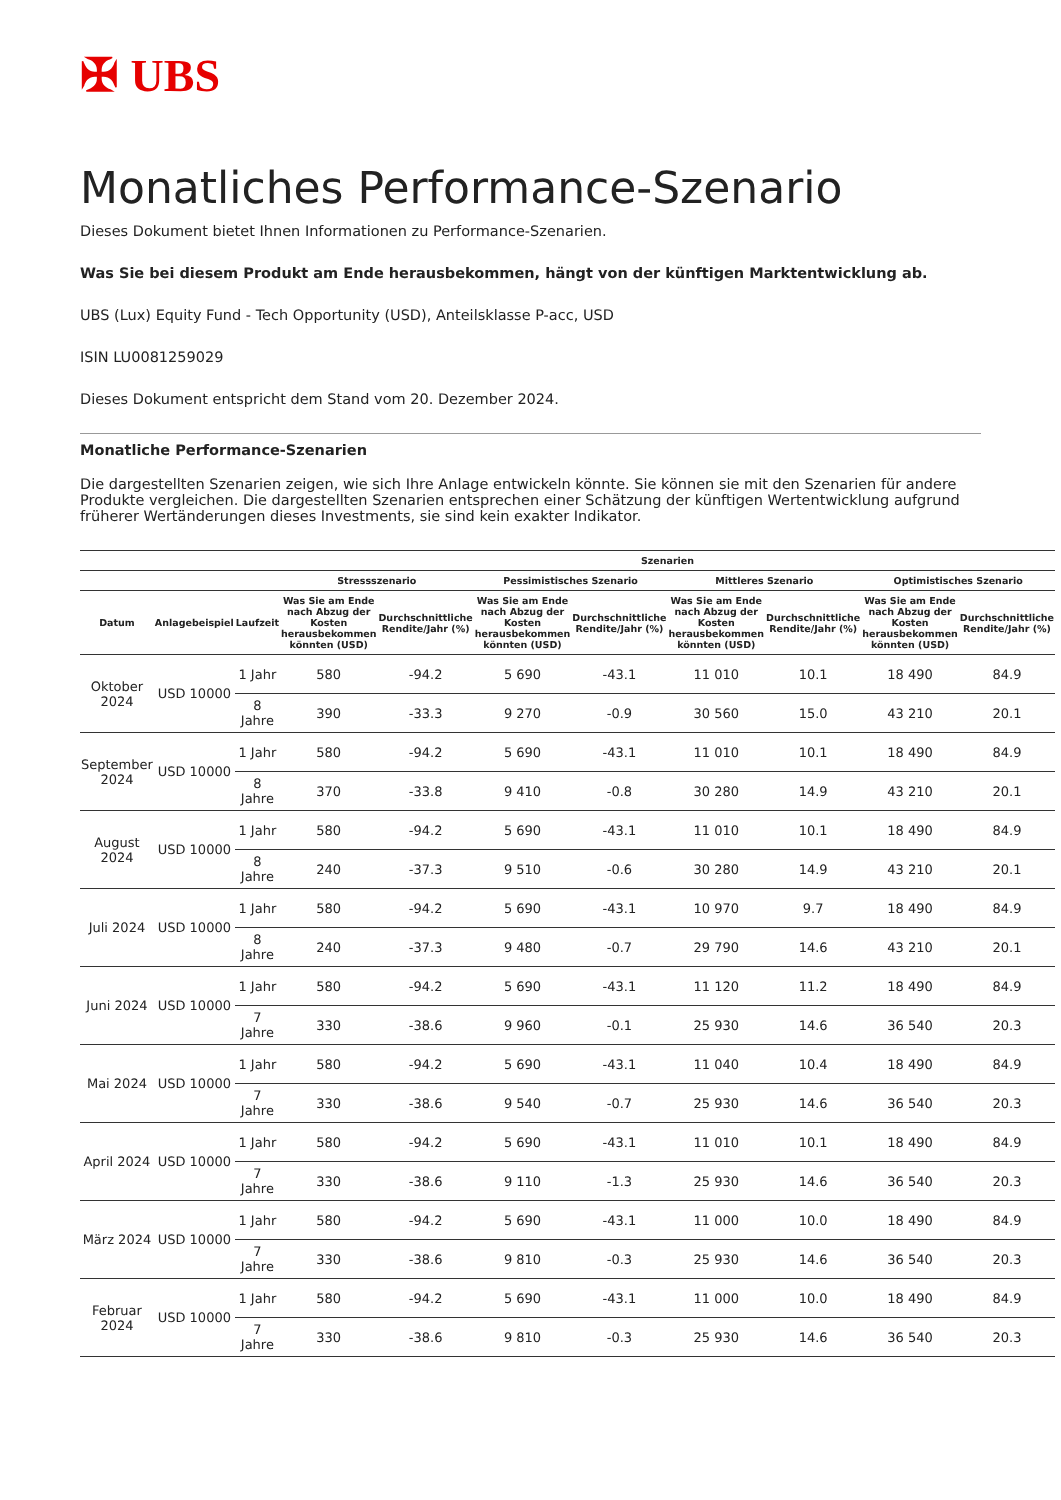✠ UBS
Monatliches Performance-Szenario
Dieses Dokument bietet Ihnen Informationen zu Performance-Szenarien.
Was Sie bei diesem Produkt am Ende herausbekommen, hängt von der künftigen Marktentwicklung ab.
UBS (Lux) Equity Fund - Tech Opportunity (USD), Anteilsklasse P-acc, USD
ISIN LU0081259029
Dieses Dokument entspricht dem Stand vom 20. Dezember 2024.
Monatliche Performance-Szenarien
Die dargestellten Szenarien zeigen, wie sich Ihre Anlage entwickeln könnte. Sie können sie mit den Szenarien für andere Produkte vergleichen. Die dargestellten Szenarien entsprechen einer Schätzung der künftigen Wertentwicklung aufgrund früherer Wertänderungen dieses Investments, sie sind kein exakter Indikator.
| | | | Szenarien | | | | | | | |
| --- | --- | --- | --- | --- | --- | --- | --- | --- | --- | --- |
| | | | Stressszenario | | Pessimistisches Szenario | | Mittleres Szenario | | Optimistisches Szenario | |
| Datum | Anlagebeispiel | Laufzeit | Was Sie am Ende nach Abzug der Kosten herausbekommen könnten (USD) | Durchschnittliche Rendite/Jahr (%) | Was Sie am Ende nach Abzug der Kosten herausbekommen könnten (USD) | Durchschnittliche Rendite/Jahr (%) | Was Sie am Ende nach Abzug der Kosten herausbekommen könnten (USD) | Durchschnittliche Rendite/Jahr (%) | Was Sie am Ende nach Abzug der Kosten herausbekommen könnten (USD) | Durchschnittliche Rendite/Jahr (%) |
| Oktober 2024 | USD 10000 | 1 Jahr | 580 | -94.2 | 5 690 | -43.1 | 11 010 | 10.1 | 18 490 | 84.9 |
| | | 8 Jahre | 390 | -33.3 | 9 270 | -0.9 | 30 560 | 15.0 | 43 210 | 20.1 |
| September 2024 | USD 10000 | 1 Jahr | 580 | -94.2 | 5 690 | -43.1 | 11 010 | 10.1 | 18 490 | 84.9 |
| | | 8 Jahre | 370 | -33.8 | 9 410 | -0.8 | 30 280 | 14.9 | 43 210 | 20.1 |
| August 2024 | USD 10000 | 1 Jahr | 580 | -94.2 | 5 690 | -43.1 | 11 010 | 10.1 | 18 490 | 84.9 |
| | | 8 Jahre | 240 | -37.3 | 9 510 | -0.6 | 30 280 | 14.9 | 43 210 | 20.1 |
| Juli 2024 | USD 10000 | 1 Jahr | 580 | -94.2 | 5 690 | -43.1 | 10 970 | 9.7 | 18 490 | 84.9 |
| | | 8 Jahre | 240 | -37.3 | 9 480 | -0.7 | 29 790 | 14.6 | 43 210 | 20.1 |
| Juni 2024 | USD 10000 | 1 Jahr | 580 | -94.2 | 5 690 | -43.1 | 11 120 | 11.2 | 18 490 | 84.9 |
| | | 7 Jahre | 330 | -38.6 | 9 960 | -0.1 | 25 930 | 14.6 | 36 540 | 20.3 |
| Mai 2024 | USD 10000 | 1 Jahr | 580 | -94.2 | 5 690 | -43.1 | 11 040 | 10.4 | 18 490 | 84.9 |
| | | 7 Jahre | 330 | -38.6 | 9 540 | -0.7 | 25 930 | 14.6 | 36 540 | 20.3 |
| April 2024 | USD 10000 | 1 Jahr | 580 | -94.2 | 5 690 | -43.1 | 11 010 | 10.1 | 18 490 | 84.9 |
| | | 7 Jahre | 330 | -38.6 | 9 110 | -1.3 | 25 930 | 14.6 | 36 540 | 20.3 |
| März 2024 | USD 10000 | 1 Jahr | 580 | -94.2 | 5 690 | -43.1 | 11 000 | 10.0 | 18 490 | 84.9 |
| | | 7 Jahre | 330 | -38.6 | 9 810 | -0.3 | 25 930 | 14.6 | 36 540 | 20.3 |
| Februar 2024 | USD 10000 | 1 Jahr | 580 | -94.2 | 5 690 | -43.1 | 11 000 | 10.0 | 18 490 | 84.9 |
| | | 7 Jahre | 330 | -38.6 | 9 810 | -0.3 | 25 930 | 14.6 | 36 540 | 20.3 |